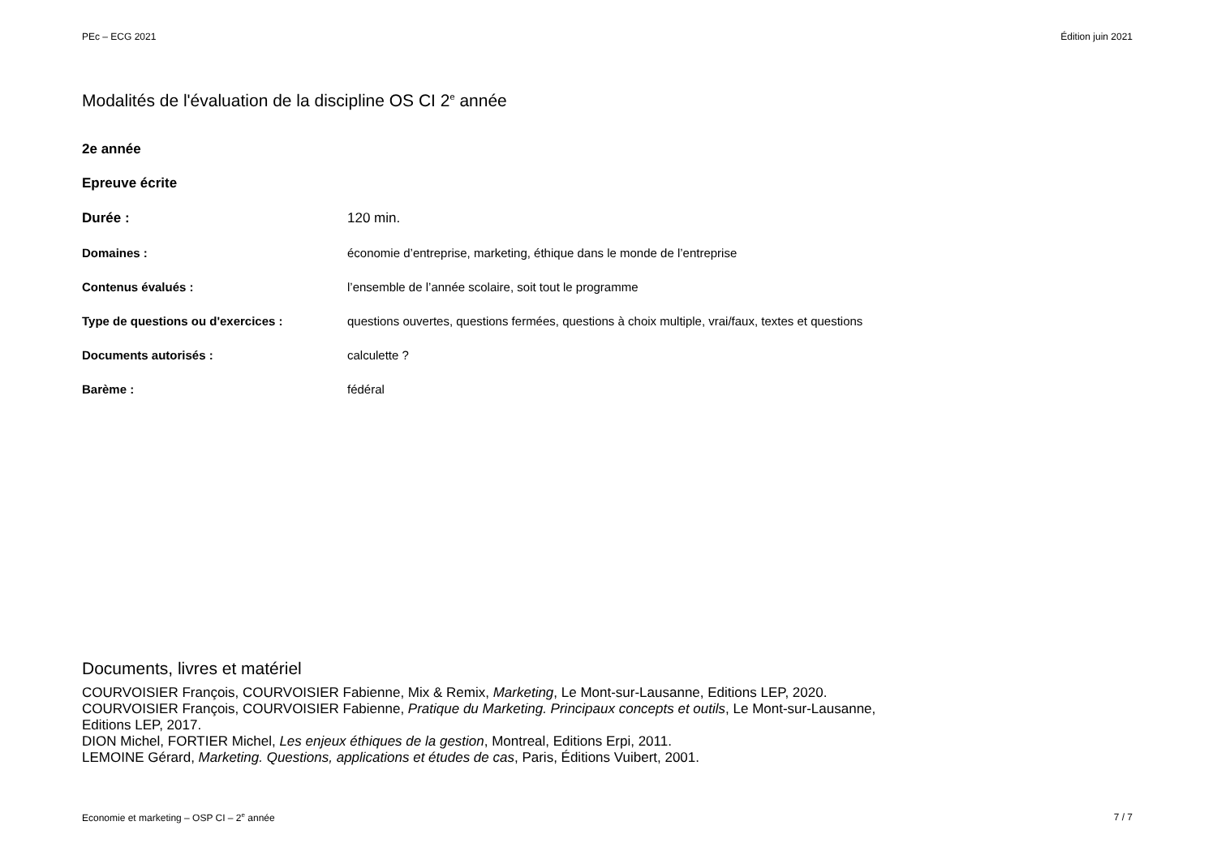PEc – ECG 2021 Édition juin 2021
Modalités de l'évaluation de la discipline OS CI 2<sup>e</sup> année
2e année
Epreuve écrite
| Durée : | 120 min. |
| Domaines : | économie d’entreprise, marketing, éthique dans le monde de l’entreprise |
| Contenus évalués : | l’ensemble de l’année scolaire, soit tout le programme |
| Type de questions ou d'exercices : | questions ouvertes, questions fermées, questions à choix multiple, vrai/faux, textes et questions |
| Documents autorisés : | calculette ? |
| Barème : | fédéral |
Documents, livres et matériel
COURVOISIER François, COURVOISIER Fabienne, Mix & Remix, Marketing, Le Mont-sur-Lausanne, Editions LEP, 2020.
COURVOISIER François, COURVOISIER Fabienne, Pratique du Marketing. Principaux concepts et outils, Le Mont-sur-Lausanne,
Editions LEP, 2017.
DION Michel, FORTIER Michel, Les enjeux éthiques de la gestion, Montreal, Editions Erpi, 2011.
LEMOINE Gérard, Marketing. Questions, applications et études de cas, Paris, Éditions Vuibert, 2001.
Economie et marketing – OSP CI – 2<sup>e</sup> année 7 / 7